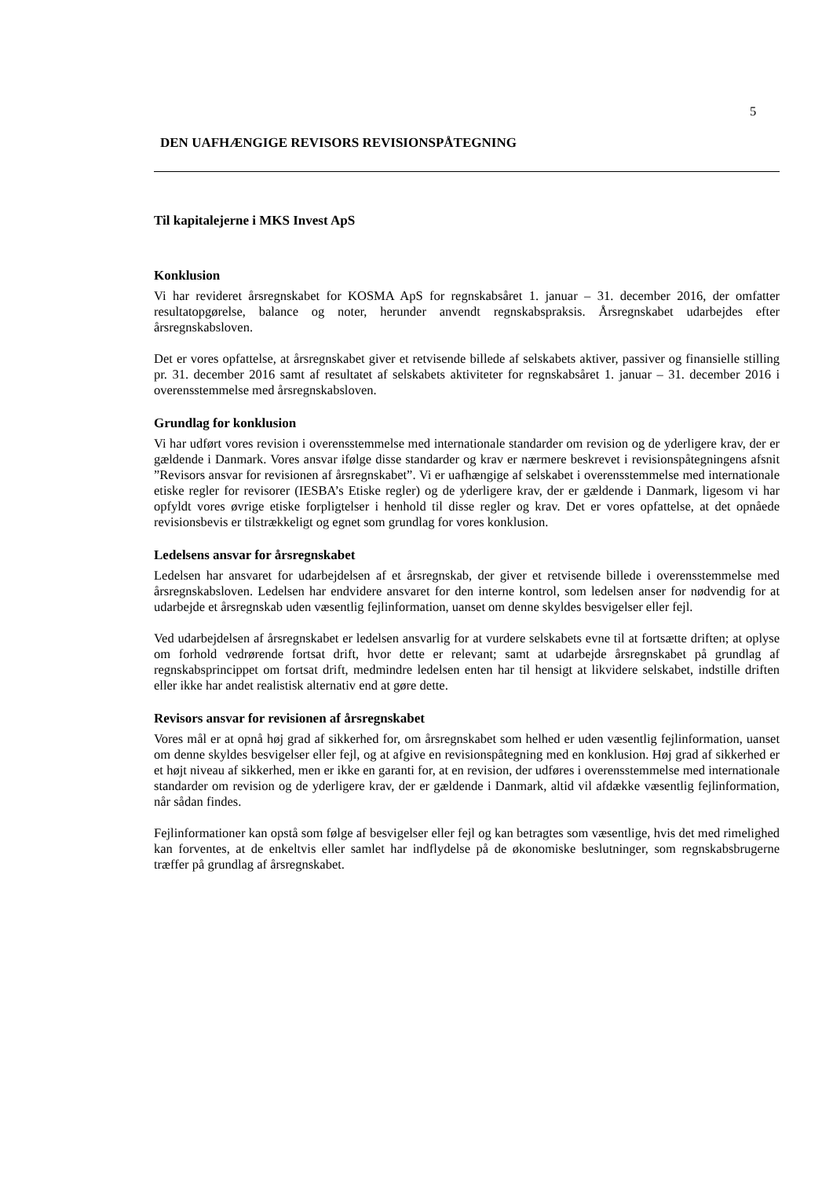5
DEN UAFHÆNGIGE REVISORS REVISIONSPÅTEGNING
Til kapitalejerne i MKS Invest ApS
Konklusion
Vi har revideret årsregnskabet for KOSMA ApS for regnskabsåret 1. januar – 31. december 2016, der omfatter resultatopgørelse, balance og noter, herunder anvendt regnskabspraksis. Årsregnskabet udarbejdes efter årsregnskabsloven.
Det er vores opfattelse, at årsregnskabet giver et retvisende billede af selskabets aktiver, passiver og finansielle stilling pr. 31. december 2016 samt af resultatet af selskabets aktiviteter for regnskabsåret 1. januar – 31. december 2016 i overensstemmelse med årsregnskabsloven.
Grundlag for konklusion
Vi har udført vores revision i overensstemmelse med internationale standarder om revision og de yderligere krav, der er gældende i Danmark. Vores ansvar ifølge disse standarder og krav er nærmere beskrevet i revisionspåtegningens afsnit ”Revisors ansvar for revisionen af årsregnskabet”. Vi er uafhængige af selskabet i overensstemmelse med internationale etiske regler for revisorer (IESBA’s Etiske regler) og de yderligere krav, der er gældende i Danmark, ligesom vi har opfyldt vores øvrige etiske forpligtelser i henhold til disse regler og krav. Det er vores opfattelse, at det opnåede revisionsbevis er tilstrækkeligt og egnet som grundlag for vores konklusion.
Ledelsens ansvar for årsregnskabet
Ledelsen har ansvaret for udarbejdelsen af et årsregnskab, der giver et retvisende billede i overensstemmelse med årsregnskabsloven. Ledelsen har endvidere ansvaret for den interne kontrol, som ledelsen anser for nødvendig for at udarbejde et årsregnskab uden væsentlig fejlinformation, uanset om denne skyldes besvigelser eller fejl.
Ved udarbejdelsen af årsregnskabet er ledelsen ansvarlig for at vurdere selskabets evne til at fortsætte driften; at oplyse om forhold vedrørende fortsat drift, hvor dette er relevant; samt at udarbejde årsregnskabet på grundlag af regnskabsprincippet om fortsat drift, medmindre ledelsen enten har til hensigt at likvidere selskabet, indstille driften eller ikke har andet realistisk alternativ end at gøre dette.
Revisors ansvar for revisionen af årsregnskabet
Vores mål er at opnå høj grad af sikkerhed for, om årsregnskabet som helhed er uden væsentlig fejlinformation, uanset om denne skyldes besvigelser eller fejl, og at afgive en revisionspåtegning med en konklusion. Høj grad af sikkerhed er et højt niveau af sikkerhed, men er ikke en garanti for, at en revision, der udføres i overensstemmelse med internationale standarder om revision og de yderligere krav, der er gældende i Danmark, altid vil afdække væsentlig fejlinformation, når sådan findes.
Fejlinformationer kan opstå som følge af besvigelser eller fejl og kan betragtes som væsentlige, hvis det med rimelighed kan forventes, at de enkeltvis eller samlet har indflydelse på de økonomiske beslutninger, som regnskabsbrugerne træffer på grundlag af årsregnskabet.